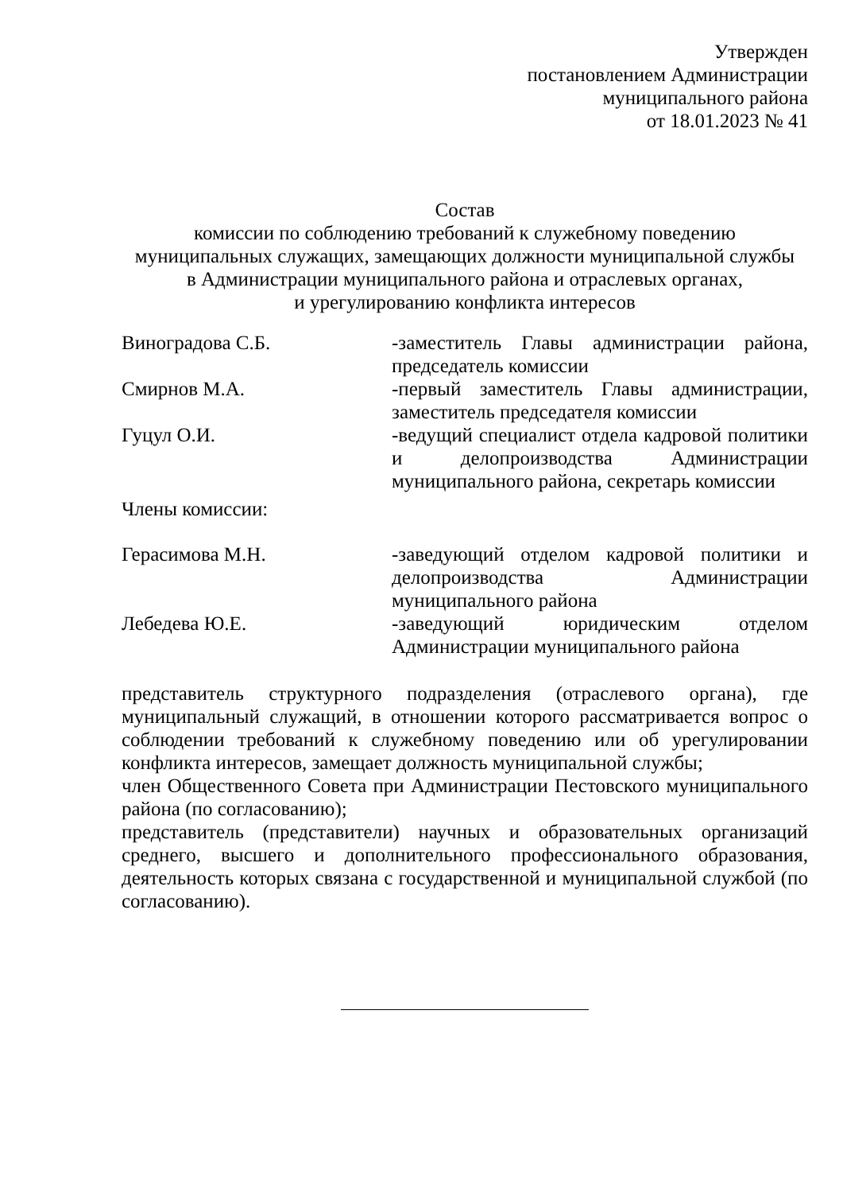Утвержден
постановлением Администрации
муниципального района
от 18.01.2023 № 41
Состав
комиссии по соблюдению требований к служебному поведению
муниципальных служащих, замещающих должности муниципальной службы
в Администрации муниципального района и отраслевых органах,
и урегулированию конфликта интересов
| Виноградова С.Б. | -заместитель Главы администрации района, председатель комиссии |
| Смирнов М.А. | -первый заместитель Главы администрации, заместитель председателя комиссии |
| Гуцул О.И. | -ведущий специалист отдела кадровой политики и делопроизводства Администрации муниципального района, секретарь комиссии |
| Члены комиссии: | |
| Герасимова М.Н. | -заведующий отделом кадровой политики и делопроизводства Администрации муниципального района |
| Лебедева Ю.Е. | -заведующий юридическим отделом Администрации муниципального района |
представитель структурного подразделения (отраслевого органа), где муниципальный служащий, в отношении которого рассматривается вопрос о соблюдении требований к служебному поведению или об урегулировании конфликта интересов, замещает должность муниципальной службы;
член Общественного Совета при Администрации Пестовского муниципального района (по согласованию);
представитель (представители) научных и образовательных организаций среднего, высшего и дополнительного профессионального образования, деятельность которых связана с государственной и муниципальной службой (по согласованию).